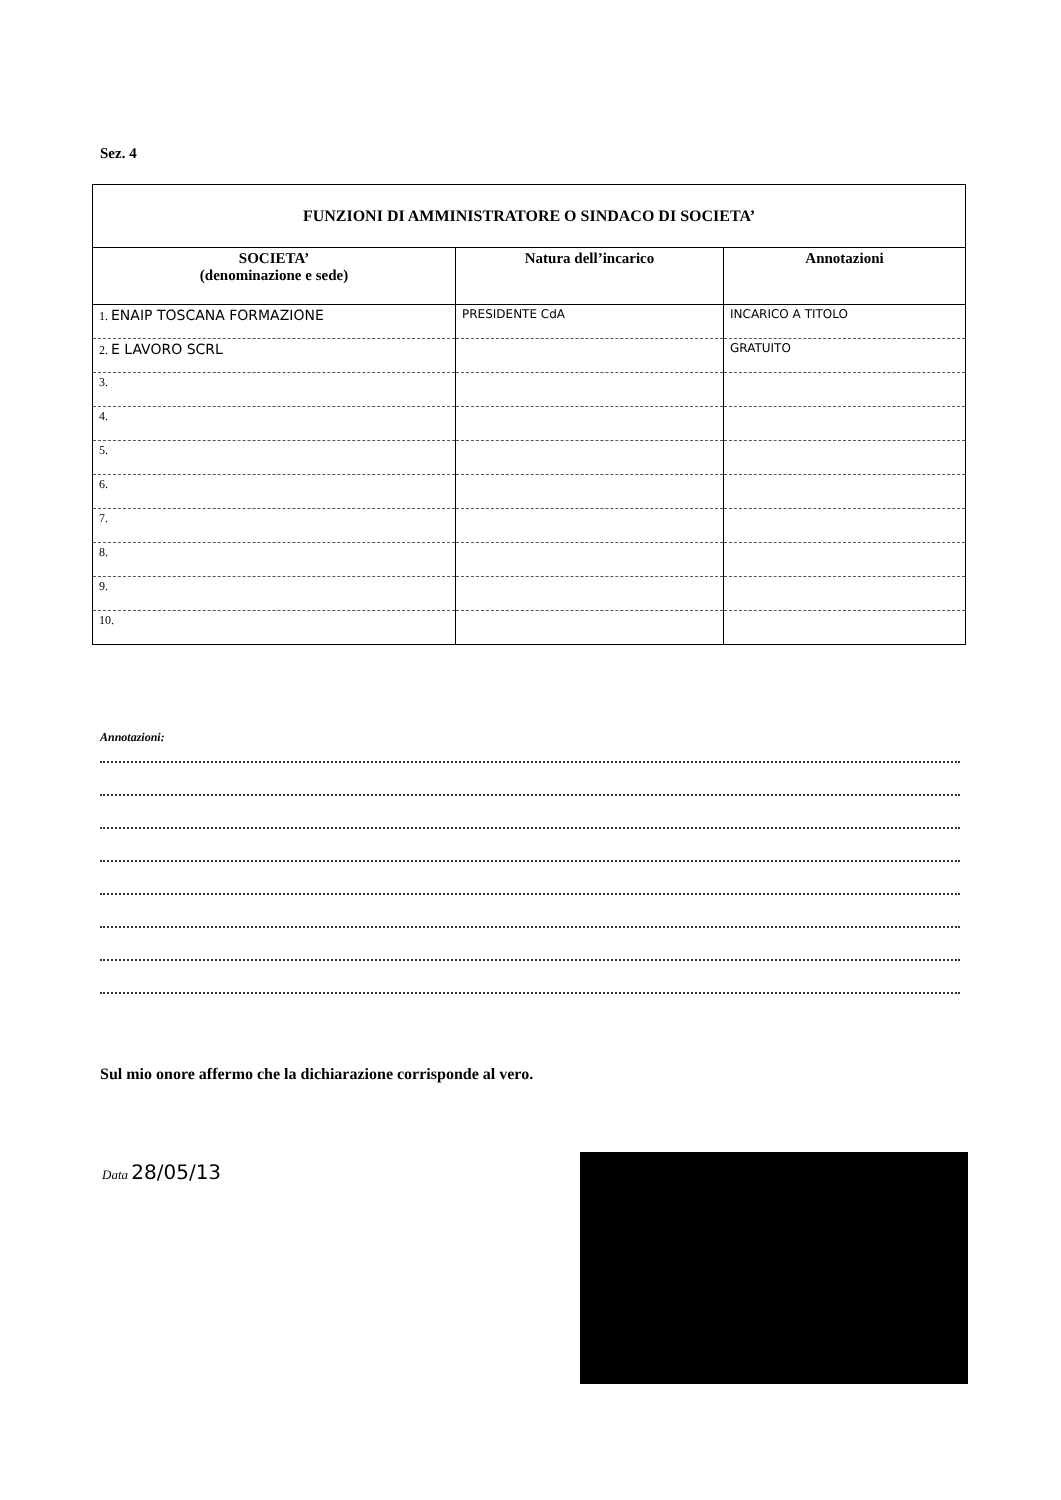Sez. 4
| FUNZIONI DI AMMINISTRATORE O SINDACO DI SOCIETA’ | | |
| --- | --- | --- |
| SOCIETA’ (denominazione e sede) | Natura dell’incarico | Annotazioni |
| 1. ENAIP TOSCANA FORMAZIONE | PRESIDENTE CdA | INCARICO A TITOLO |
| 2. E LAVORO SCRL | | GRATUITO |
| 3. | | |
| 4. | | |
| 5. | | |
| 6. | | |
| 7. | | |
| 8. | | |
| 9. | | |
| 10. | | |
Annotazioni:
Sul mio onore affermo che la dichiarazione corrisponde al vero.
Data 28/05/13